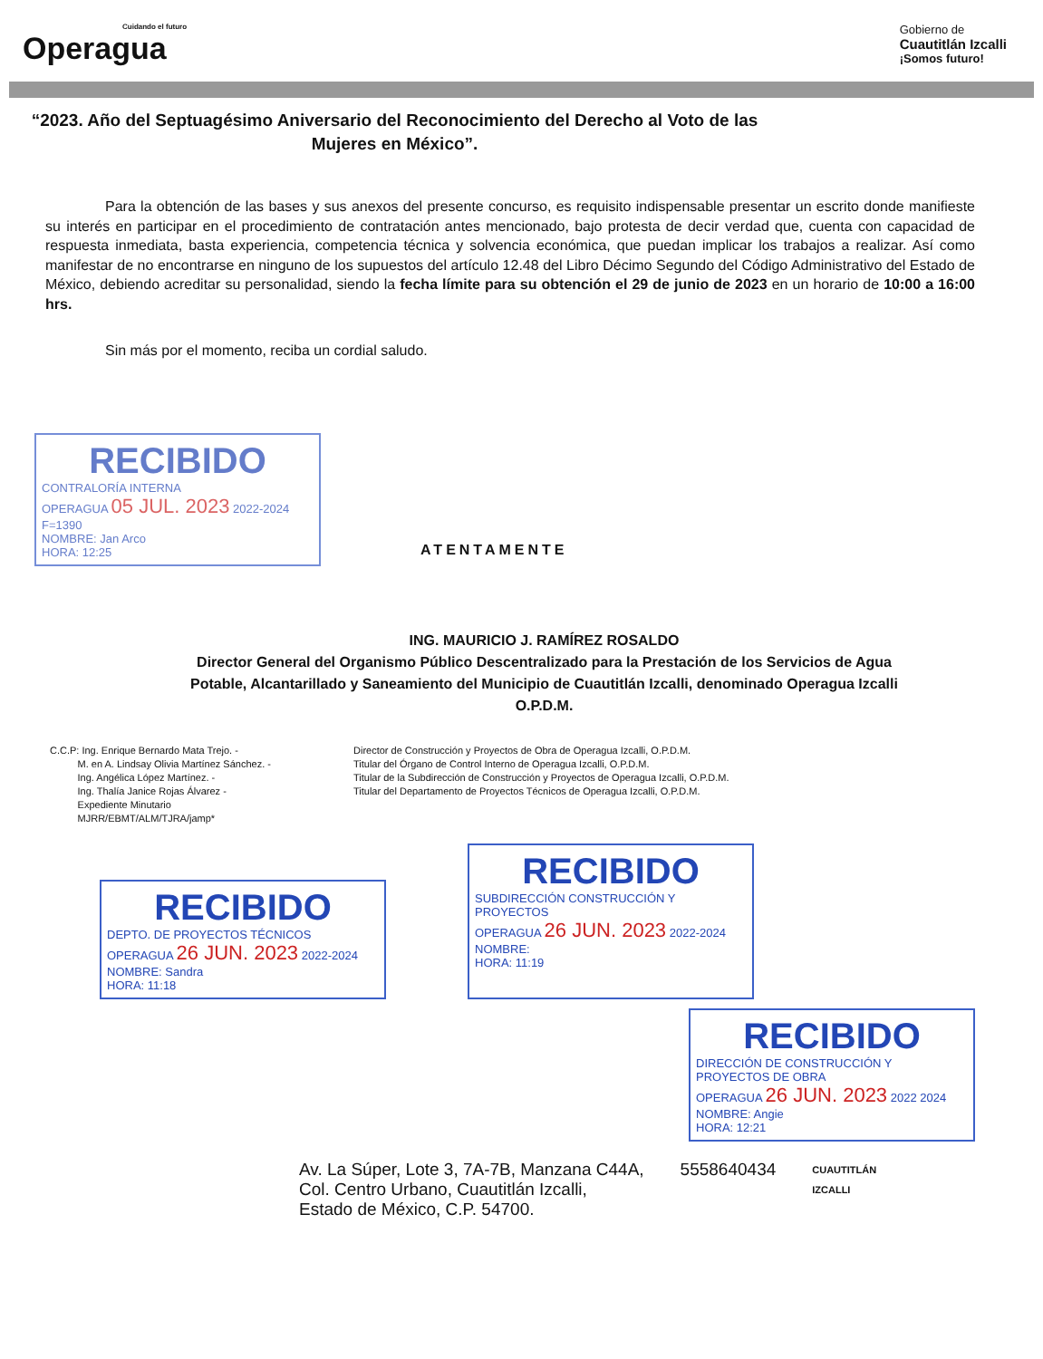Cuidando el futuro
Operagua
Gobierno de
Cuautitlán Izcalli
¡Somos futuro!
“2023. Año del Septuagésimo Aniversario del Reconocimiento del Derecho al Voto de las Mujeres en México”.
Para la obtención de las bases y sus anexos del presente concurso, es requisito indispensable presentar un escrito donde manifieste su interés en participar en el procedimiento de contratación antes mencionado, bajo protesta de decir verdad que, cuenta con capacidad de respuesta inmediata, basta experiencia, competencia técnica y solvencia económica, que puedan implicar los trabajos a realizar. Así como manifestar de no encontrarse en ninguno de los supuestos del artículo 12.48 del Libro Décimo Segundo del Código Administrativo del Estado de México, debiendo acreditar su personalidad, siendo la fecha límite para su obtención el 29 de junio de 2023 en un horario de 10:00 a 16:00 hrs.
Sin más por el momento, reciba un cordial saludo.
RECIBIDO
CONTRALORÍA INTERNA
OPERAGUA 05 JUL. 2023 2022-2024
F=1390
NOMBRE: Jan Arco
HORA: 12:25
ATENTAMENTE
ING. MAURICIO J. RAMÍREZ ROSALDO
Director General del Organismo Público Descentralizado para la Prestación de los Servicios de Agua Potable, Alcantarillado y Saneamiento del Municipio de Cuautitlán Izcalli, denominado Operagua Izcalli O.P.D.M.
C.C.P: Ing. Enrique Bernardo Mata Trejo. -
M. en A. Lindsay Olivia Martínez Sánchez. -
Ing. Angélica López Martínez. -
Ing. Thalía Janice Rojas Álvarez -
Expediente Minutario
MJRR/EBMT/ALM/TJRA/jamp*
Director de Construcción y Proyectos de Obra de Operagua Izcalli, O.P.D.M.
Titular del Órgano de Control Interno de Operagua Izcalli, O.P.D.M.
Titular de la Subdirección de Construcción y Proyectos de Operagua Izcalli, O.P.D.M.
Titular del Departamento de Proyectos Técnicos de Operagua Izcalli, O.P.D.M.
RECIBIDO
DEPTO. DE PROYECTOS TÉCNICOS
OPERAGUA 26 JUN. 2023 2022-2024
NOMBRE: Sandra
HORA: 11:18
RECIBIDO
SUBDIRECCIÓN CONSTRUCCIÓN Y PROYECTOS
OPERAGUA 26 JUN. 2023 2022-2024
NOMBRE:
HORA: 11:19
RECIBIDO
DIRECCIÓN DE CONSTRUCCIÓN Y PROYECTOS DE OBRA
OPERAGUA 26 JUN. 2023 2022 2024
NOMBRE: Angie
HORA: 12:21
Av. La Súper, Lote 3, 7A-7B, Manzana C44A,
Col. Centro Urbano, Cuautitlán Izcalli,
Estado de México, C.P. 54700.
5558640434
CUAUTITLÁN
IZCALLI